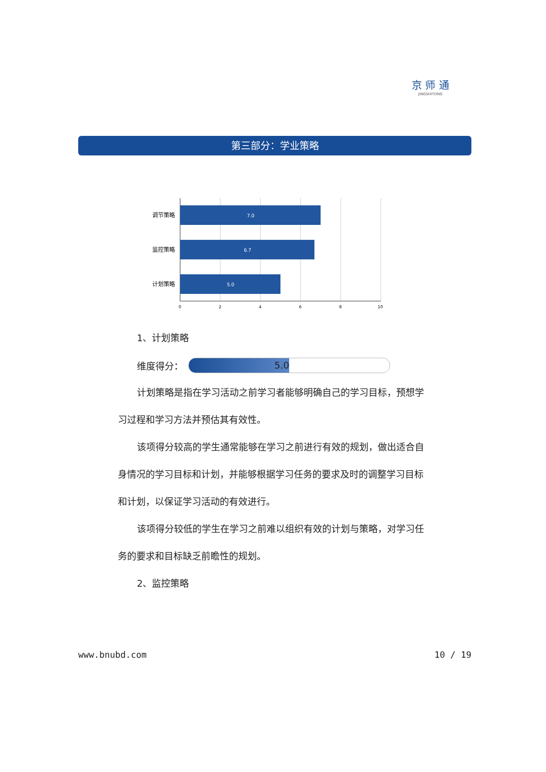京 师 通
JINGSHITONG
第三部分：学业策略
7.0
6.7
5.0
调节策略
监控策略
计划策略
0
2
4
6
8
10
1、计划策略
维度得分：
5.0
计划策略是指在学习活动之前学习者能够明确自己的学习目标，预想学习过程和学习方法并预估其有效性。
该项得分较高的学生通常能够在学习之前进行有效的规划，做出适合自身情况的学习目标和计划，并能够根据学习任务的要求及时的调整学习目标和计划，以保证学习活动的有效进行。
该项得分较低的学生在学习之前难以组织有效的计划与策略，对学习任务的要求和目标缺乏前瞻性的规划。
2、监控策略
www.bnubd.com 10 / 19